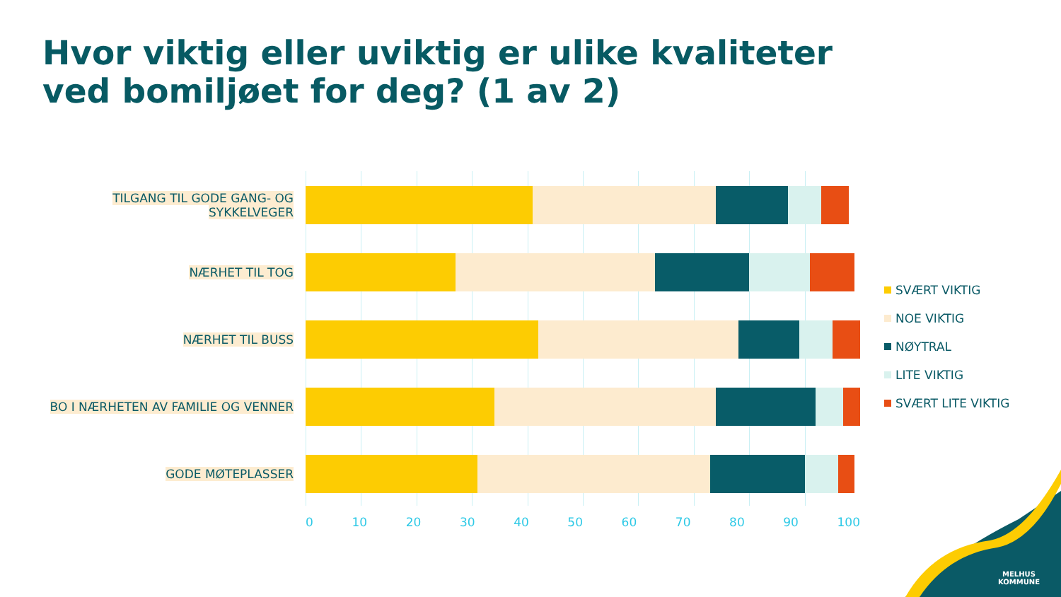Hvor viktig eller uviktig er ulike kvaliteter
ved bomiljøet for deg? (1 av 2)
TILGANG TIL GODE GANG- OG SYKKELVEGER
NÆRHET TIL TOG
NÆRHET TIL BUSS
BO I NÆRHETEN AV FAMILIE OG VENNER
GODE MØTEPLASSER
0 10 20 30 40 50 60 70 80 90 100
SVÆRT VIKTIG
NOE VIKTIG
NØYTRAL
LITE VIKTIG
SVÆRT LITE VIKTIG
MELHUS
KOMMUNE